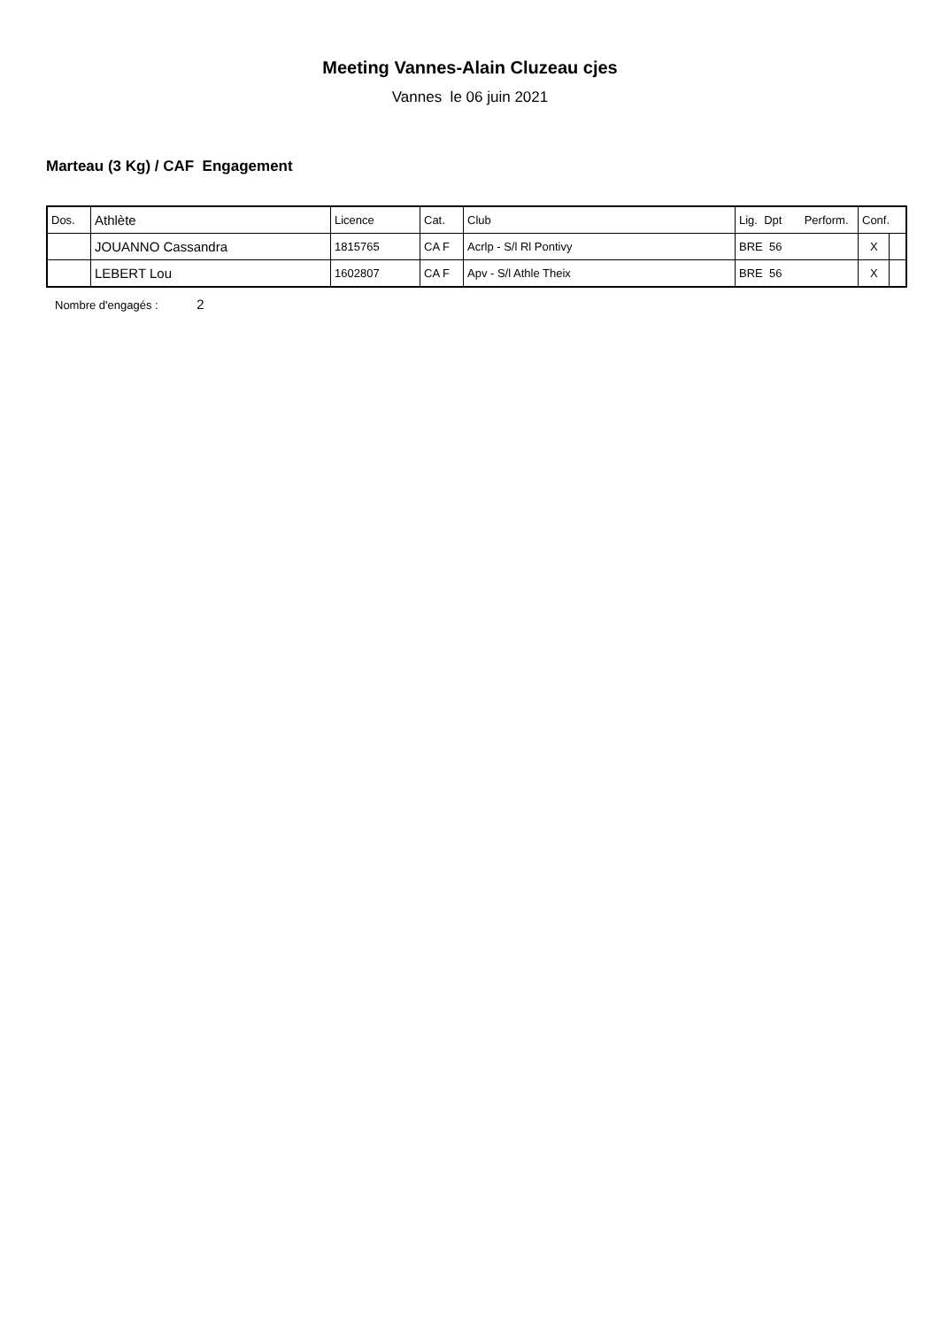Meeting Vannes-Alain Cluzeau cjes
Vannes le 06 juin 2021
Marteau (3 Kg) / CAF Engagement
| Dos. | Athlète | Licence | Cat. | Club | Lig. Dpt Perform. | Conf. | |
| --- | --- | --- | --- | --- | --- | --- | --- |
| | JOUANNO Cassandra | 1815765 | CA F | Acrlp - S/l Rl Pontivy | BRE 56 | X | |
| | LEBERT Lou | 1602807 | CA F | Apv - S/l Athle Theix | BRE 56 | X | |
Nombre d'engagés : 2